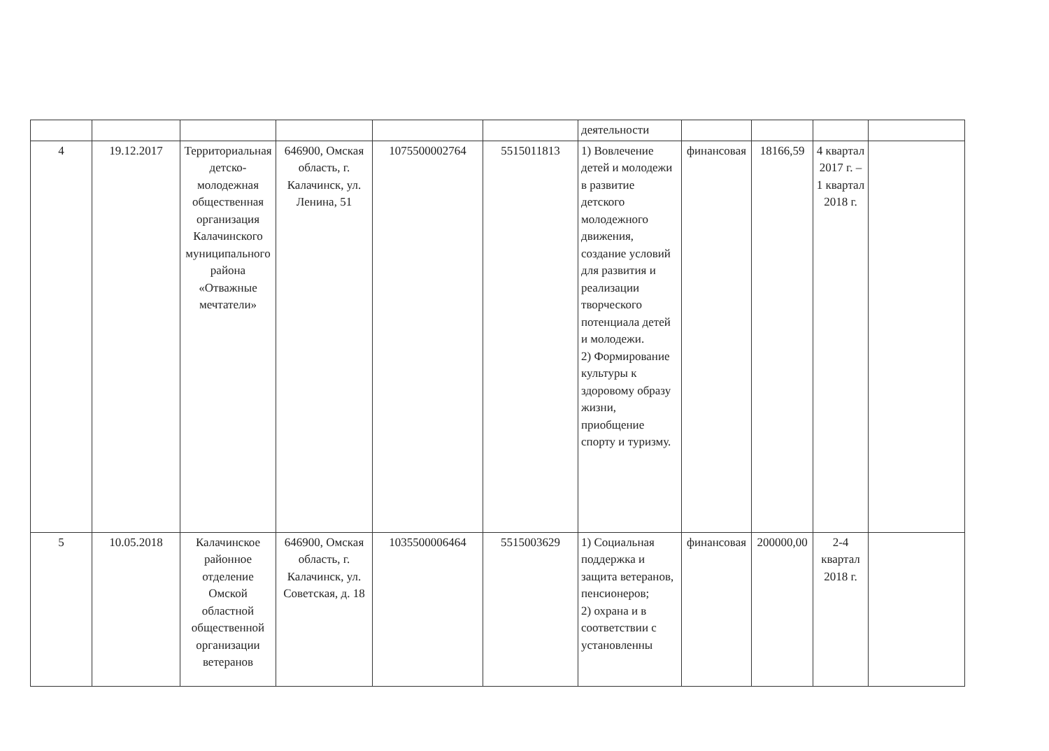| | | | | | | деятельности | | | | |
| 4 | 19.12.2017 | Территориальная детско-молодежная общественная организация Калачинского муниципального района «Отважные мечтатели» | 646900, Омская область, г. Калачинск, ул. Ленина, 51 | 1075500002764 | 5515011813 | 1) Вовлечение детей и молодежи в развитие детского молодежного движения, создание условий для развития и реализации творческого потенциала детей и молодежи. 2) Формирование культуры к здоровому образу жизни, приобщение спорту и туризму. | финансовая | 18166,59 | 4 квартал 2017 г. – 1 квартал 2018 г. | |
| 5 | 10.05.2018 | Калачинское районное отделение Омской областной общественной организации ветеранов | 646900, Омская область, г. Калачинск, ул. Советская, д. 18 | 1035500006464 | 5515003629 | 1) Социальная поддержка и защита ветеранов, пенсионеров; 2) охрана и в соответствии с установленны | финансовая | 200000,00 | 2-4 квартал 2018 г. | |